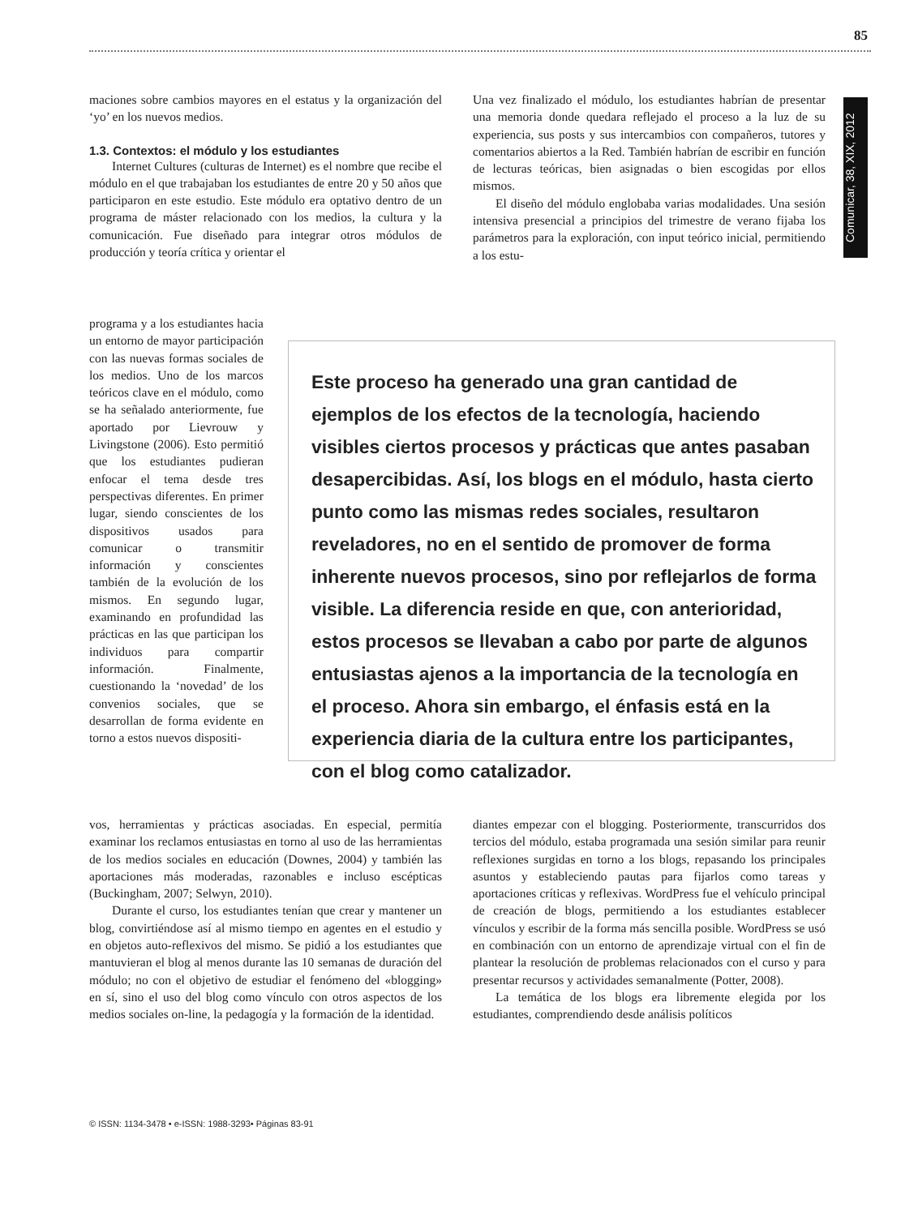85
Comunicar, 38, XIX, 2012
maciones sobre cambios mayores en el estatus y la organización del ‘yo’ en los nuevos medios.
1.3. Contextos: el módulo y los estudiantes
Internet Cultures (culturas de Internet) es el nombre que recibe el módulo en el que trabajaban los estudiantes de entre 20 y 50 años que participaron en este estudio. Este módulo era optativo dentro de un programa de máster relacionado con los medios, la cultura y la comunicación. Fue diseñado para integrar otros módulos de producción y teoría crítica y orientar el
Una vez finalizado el módulo, los estudiantes habrían de presentar una memoria donde quedara reflejado el proceso a la luz de su experiencia, sus posts y sus intercambios con compañeros, tutores y comentarios abiertos a la Red. También habrían de escribir en función de lecturas teóricas, bien asignadas o bien escogidas por ellos mismos.
El diseño del módulo englobaba varias modalidades. Una sesión intensiva presencial a principios del trimestre de verano fijaba los parámetros para la exploración, con input teórico inicial, permitiendo a los estu-
programa y a los estudiantes hacia un entorno de mayor participación con las nuevas formas sociales de los medios. Uno de los marcos teóricos clave en el módulo, como se ha señalado anteriormente, fue aportado por Lievrouw y Livingstone (2006). Esto permitió que los estudiantes pudieran enfocar el tema desde tres perspectivas diferentes. En primer lugar, siendo conscientes de los dispositivos usados para comunicar o transmitir información y conscientes también de la evolución de los mismos. En segundo lugar, examinando en profundidad las prácticas en las que participan los individuos para compartir información. Finalmente, cuestionando la ‘novedad’ de los convenios sociales, que se desarrollan de forma evidente en torno a estos nuevos dispositi-
Este proceso ha generado una gran cantidad de ejemplos de los efectos de la tecnología, haciendo visibles ciertos procesos y prácticas que antes pasaban desapercibidas. Así, los blogs en el módulo, hasta cierto punto como las mismas redes sociales, resultaron reveladores, no en el sentido de promover de forma inherente nuevos procesos, sino por reflejarlos de forma visible. La diferencia reside en que, con anterioridad, estos procesos se llevaban a cabo por parte de algunos entusiastas ajenos a la importancia de la tecnología en el proceso. Ahora sin embargo, el énfasis está en la experiencia diaria de la cultura entre los participantes, con el blog como catalizador.
vos, herramientas y prácticas asociadas. En especial, permitía examinar los reclamos entusiastas en torno al uso de las herramientas de los medios sociales en educación (Downes, 2004) y también las aportaciones más moderadas, razonables e incluso escépticas (Buckingham, 2007; Selwyn, 2010).
Durante el curso, los estudiantes tenían que crear y mantener un blog, convirtiéndose así al mismo tiempo en agentes en el estudio y en objetos auto-reflexivos del mismo. Se pidió a los estudiantes que mantuvieran el blog al menos durante las 10 semanas de duración del módulo; no con el objetivo de estudiar el fenómeno del «blogging» en sí, sino el uso del blog como vínculo con otros aspectos de los medios sociales on-line, la pedagogía y la formación de la identidad.
diantes empezar con el blogging. Posteriormente, transcurridos dos tercios del módulo, estaba programada una sesión similar para reunir reflexiones surgidas en torno a los blogs, repasando los principales asuntos y estableciendo pautas para fijarlos como tareas y aportaciones críticas y reflexivas. WordPress fue el vehículo principal de creación de blogs, permitiendo a los estudiantes establecer vínculos y escribir de la forma más sencilla posible. WordPress se usó en combinación con un entorno de aprendizaje virtual con el fin de plantear la resolución de problemas relacionados con el curso y para presentar recursos y actividades semanalmente (Potter, 2008).
La temática de los blogs era libremente elegida por los estudiantes, comprendiendo desde análisis políticos
© ISSN: 1134-3478 • e-ISSN: 1988-3293• Páginas 83-91